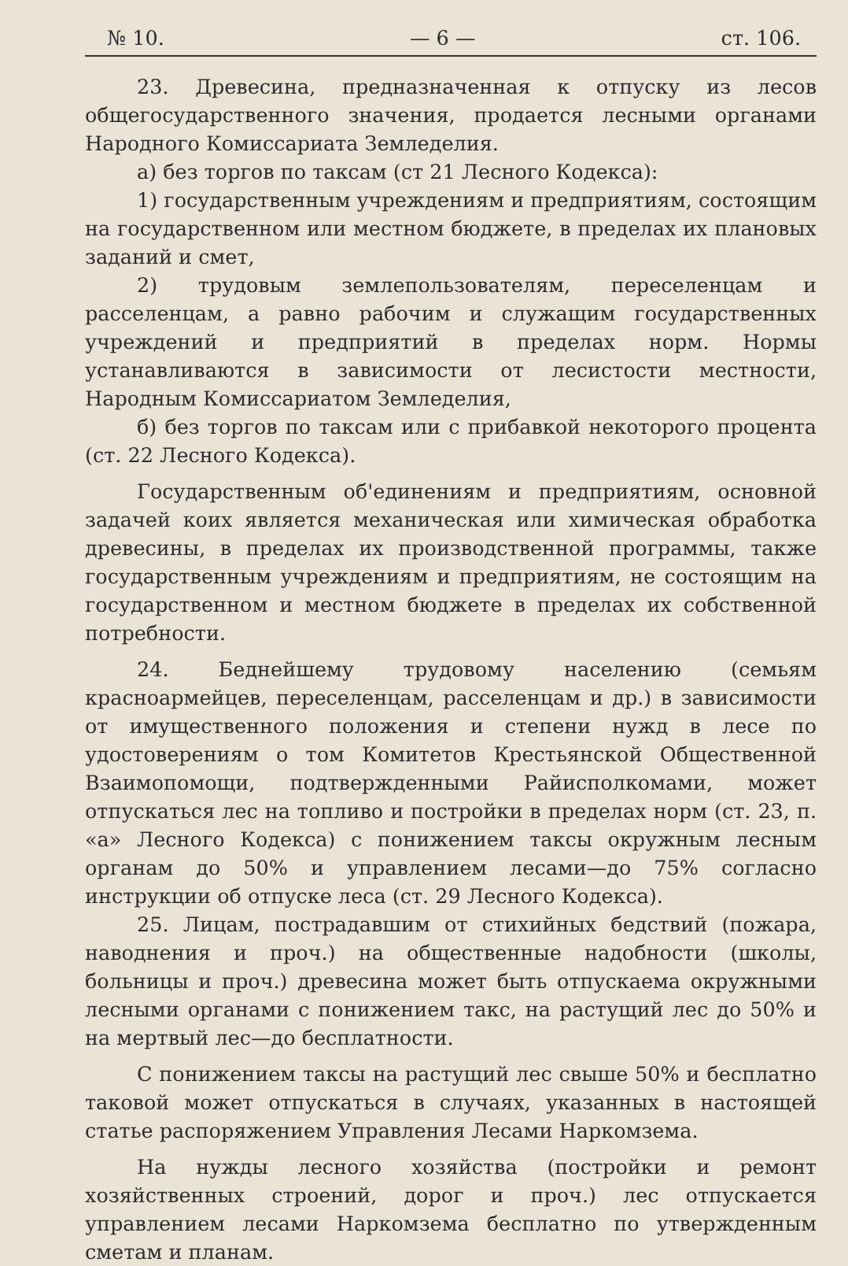№ 10. — 6 — ст. 106.
23. Древесина, предназначенная к отпуску из лесов общегосударственного значения, продается лесными органами Народного Комиссариата Земледелия.
а) без торгов по таксам (ст 21 Лесного Кодекса):
1) государственным учреждениям и предприятиям, состоящим на государственном или местном бюджете, в пределах их плановых заданий и смет,
2) трудовым землепользователям, переселенцам и расселенцам, а равно рабочим и служащим государственных учреждений и предприятий в пределах норм. Нормы устанавливаются в зависимости от лесистости местности, Народным Комиссариатом Земледелия,
б) без торгов по таксам или с прибавкой некоторого процента (ст. 22 Лесного Кодекса).
Государственным об'единениям и предприятиям, основной задачей коих является механическая или химическая обработка древесины, в пределах их производственной программы, также государственным учреждениям и предприятиям, не состоящим на государственном и местном бюджете в пределах их собственной потребности.
24. Беднейшему трудовому населению (семьям красноармейцев, переселенцам, расселенцам и др.) в зависимости от имущественного положения и степени нужд в лесе по удостоверениям о том Комитетов Крестьянской Общественной Взаимопомощи, подтвержденными Райисполкомами, может отпускаться лес на топливо и постройки в пределах норм (ст. 23, п. «а» Лесного Кодекса) с понижением таксы окружным лесным органам до 50% и управлением лесами—до 75% согласно инструкции об отпуске леса (ст. 29 Лесного Кодекса).
25. Лицам, пострадавшим от стихийных бедствий (пожара, наводнения и проч.) на общественные надобности (школы, больницы и проч.) древесина может быть отпускаема окружными лесными органами с понижением такс, на растущий лес до 50% и на мертвый лес—до бесплатности.
С понижением таксы на растущий лес свыше 50% и бесплатно таковой может отпускаться в случаях, указанных в настоящей статье распоряжением Управления Лесами Наркомзема.
На нужды лесного хозяйства (постройки и ремонт хозяйственных строений, дорог и проч.) лес отпускается управлением лесами Наркомзема бесплатно по утвержденным сметам и планам.